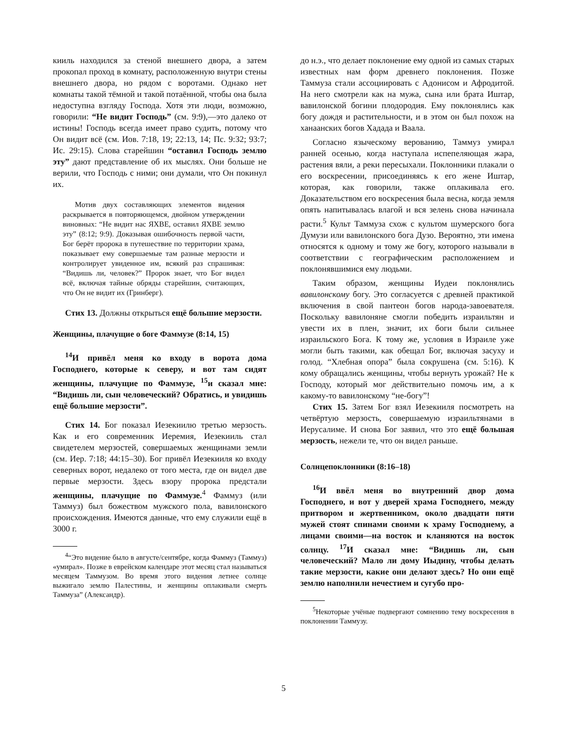кииль находился за стеной внешнего двора, а затем прокопал проход в комнату, расположенную внутри стены внешнего двора, но рядом с воротами. Однако нет комнаты такой тёмной и такой потаённой, чтобы она была недоступна взгляду Господа. Хотя эти люди, возможно, говорили: “Не видит Господь” (см. 9:9),—это далеко от истины! Господь всегда имеет право судить, потому что Он видит всё (см. Иов. 7:18, 19; 22:13, 14; Пс. 9:32; 93:7; Ис. 29:15). Слова старейшин “оставил Господь землю эту” дают представление об их мыслях. Они больше не верили, что Господь с ними; они думали, что Он покинул их.
Мотив двух составляющих элементов видения раскрывается в повторяющемся, двойном утверждении виновных: “Не видит нас ЯХВЕ, оставил ЯХВЕ землю эту” (8:12; 9:9). Доказывая ошибочность первой части, Бог берёт пророка в путешествие по территории храма, показывает ему совершаемые там разные мерзости и контролирует увиденное им, всякий раз спрашивая: “Видишь ли, человек?” Пророк знает, что Бог видел всё, включая тайные обряды старейшин, считающих, что Он не видит их (Гринберг).
Стих 13. Должны открыться ещё большие мерзости.
Женщины, плачущие о боге Фаммузе (8:14, 15)
<sup>14</sup> И привёл меня ко входу в ворота дома Господнего, которые к северу, и вот там сидят женщины, плачущие по Фаммузе, <sup>15</sup>и сказал мне: “Видишь ли, сын человеческий? Обратись, и увидишь ещё большие мерзости”.
Стих 14. Бог показал Иезекиилю третью мерзость. Как и его современник Иеремия, Иезекииль стал свидетелем мерзостей, совершаемых женщинами земли (см. Иер. 7:18; 44:15–30). Бог привёл Иезекииля ко входу северных ворот, недалеко от того места, где он видел две первые мерзости. Здесь взору пророка предстали женщины, плачущие по Фаммузе.<sup>4</sup> Фаммуз (или Таммуз) был божеством мужского пола, вавилонского происхождения. Имеются данные, что ему служили ещё в 3000 г.
<sup>4</sup> “Это видение было в августе/сентябре, когда Фаммуз (Таммуз) «умирал». Позже в еврейском календаре этот месяц стал называться месяцем Таммузом. Во время этого видения летнее солнце выжигало землю Палестины, и женщины оплакивали смерть Таммуза” (Александр).
до н.э., что делает поклонение ему одной из самых старых известных нам форм древнего поклонения. Позже Таммуза стали ассоциировать с Адонисом и Афродитой. На него смотрели как на мужа, сына или брата Иштар, вавилонской богини плодородия. Ему поклонялись как богу дождя и растительности, и в этом он был похож на ханаанских богов Хадада и Ваала.
Согласно языческому верованию, Таммуз умирал ранней осенью, когда наступала испепеляющая жара, растения вяли, а реки пересыхали. Поклонники плакали о его воскресении, присоединяясь к его жене Иштар, которая, как говорили, также оплакивала его. Доказательством его воскресения была весна, когда земля опять напитывалась влагой и вся зелень снова начинала расти.<sup>5</sup> Культ Таммуза схож с культом шумерского бога Думузи или вавилонского бога Дузо. Вероятно, эти имена относятся к одному и тому же богу, которого называли в соответствии с географическим расположением и поклонявшимися ему людьми.
Таким образом, женщины Иудеи поклонялись вавилонскому богу. Это согласуется с древней практикой включения в свой пантеон богов народа-завоевателя. Поскольку вавилоняне смогли победить израильтян и увести их в плен, значит, их боги были сильнее израильского Бога. К тому же, условия в Израиле уже могли быть такими, как обещал Бог, включая засуху и голод. “Хлебная опора” была сокрушена (см. 5:16). К кому обращались женщины, чтобы вернуть урожай? Не к Господу, который мог действительно помочь им, а к какому-то вавилонскому “не-богу”!
Стих 15. Затем Бог взял Иезекииля посмотреть на четвёртую мерзость, совершаемую израильтянами в Иерусалиме. И снова Бог заявил, что это ещё большая мерзость, нежели те, что он видел раньше.
Солнцепоклонники (8:16–18)
<sup>16</sup> И ввёл меня во внутренний двор дома Господнего, и вот у дверей храма Господнего, между притвором и жертвенником, около двадцати пяти мужей стоят спинами своими к храму Господнему, а лицами своими—на восток и кланяются на восток солнцу. <sup>17</sup>И сказал мне: “Видишь ли, сын человеческий? Мало ли дому Иыдину, чтобы делать такие мерзости, какие они делают здесь? Но они ещё землю наполнили нечестием и сугубо про-
<sup>5</sup> Некоторые учёные подвергают сомнению тему воскресения в поклонении Таммузу.
5